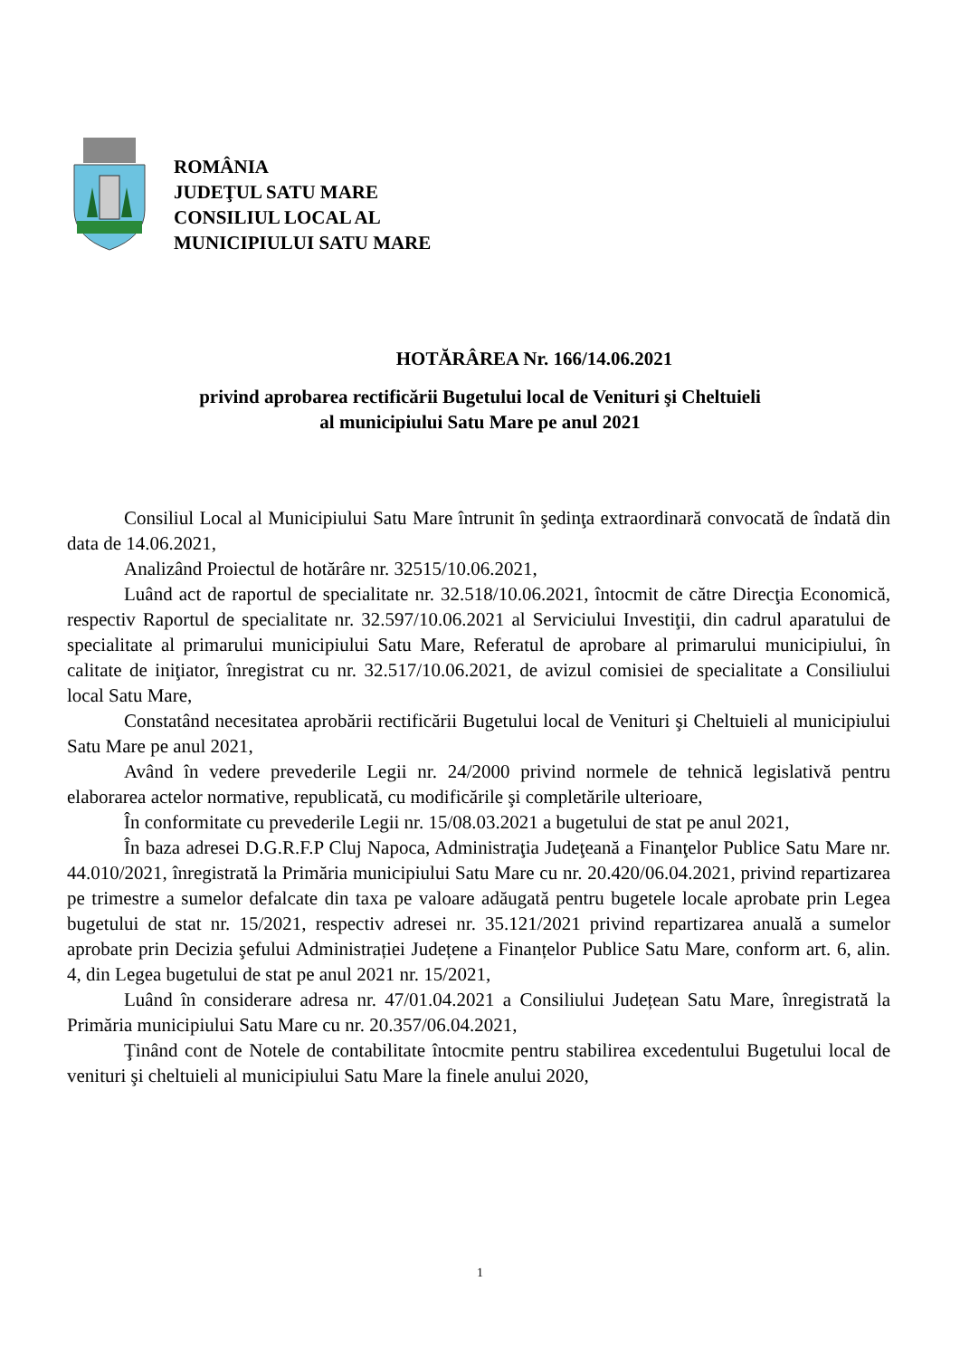ROMÂNIA
JUDEŢUL SATU MARE
CONSILIUL LOCAL AL
MUNICIPIULUI SATU MARE
HOTĂRÂREA Nr. 166/14.06.2021
privind aprobarea rectificării Bugetului local de Venituri şi Cheltuieli
al municipiului Satu Mare pe anul 2021
Consiliul Local al Municipiului Satu Mare întrunit în şedinţa extraordinară convocată de îndată din data de 14.06.2021,
Analizând Proiectul de hotărâre nr. 32515/10.06.2021,
Luând act de raportul de specialitate nr. 32.518/10.06.2021, întocmit de către Direcţia Economică, respectiv Raportul de specialitate nr. 32.597/10.06.2021 al Serviciului Investiţii, din cadrul aparatului de specialitate al primarului municipiului Satu Mare, Referatul de aprobare al primarului municipiului, în calitate de iniţiator, înregistrat cu nr. 32.517/10.06.2021, de avizul comisiei de specialitate a Consiliului local Satu Mare,
Constatând necesitatea aprobării rectificării Bugetului local de Venituri şi Cheltuieli al municipiului Satu Mare pe anul 2021,
Având în vedere prevederile Legii nr. 24/2000 privind normele de tehnică legislativă pentru elaborarea actelor normative, republicată, cu modificările şi completările ulterioare,
În conformitate cu prevederile Legii nr. 15/08.03.2021 a bugetului de stat pe anul 2021,
În baza adresei D.G.R.F.P Cluj Napoca, Administraţia Judeţeană a Finanţelor Publice Satu Mare nr. 44.010/2021, înregistrată la Primăria municipiului Satu Mare cu nr. 20.420/06.04.2021, privind repartizarea pe trimestre a sumelor defalcate din taxa pe valoare adăugată pentru bugetele locale aprobate prin Legea bugetului de stat nr. 15/2021, respectiv adresei nr. 35.121/2021 privind repartizarea anuală a sumelor aprobate prin Decizia şefului Administrației Județene a Finanțelor Publice Satu Mare, conform art. 6, alin. 4, din Legea bugetului de stat pe anul 2021 nr. 15/2021,
Luând în considerare adresa nr. 47/01.04.2021 a Consiliului Județean Satu Mare, înregistrată la Primăria municipiului Satu Mare cu nr. 20.357/06.04.2021,
Ţinând cont de Notele de contabilitate întocmite pentru stabilirea excedentului Bugetului local de venituri şi cheltuieli al municipiului Satu Mare la finele anului 2020,
1